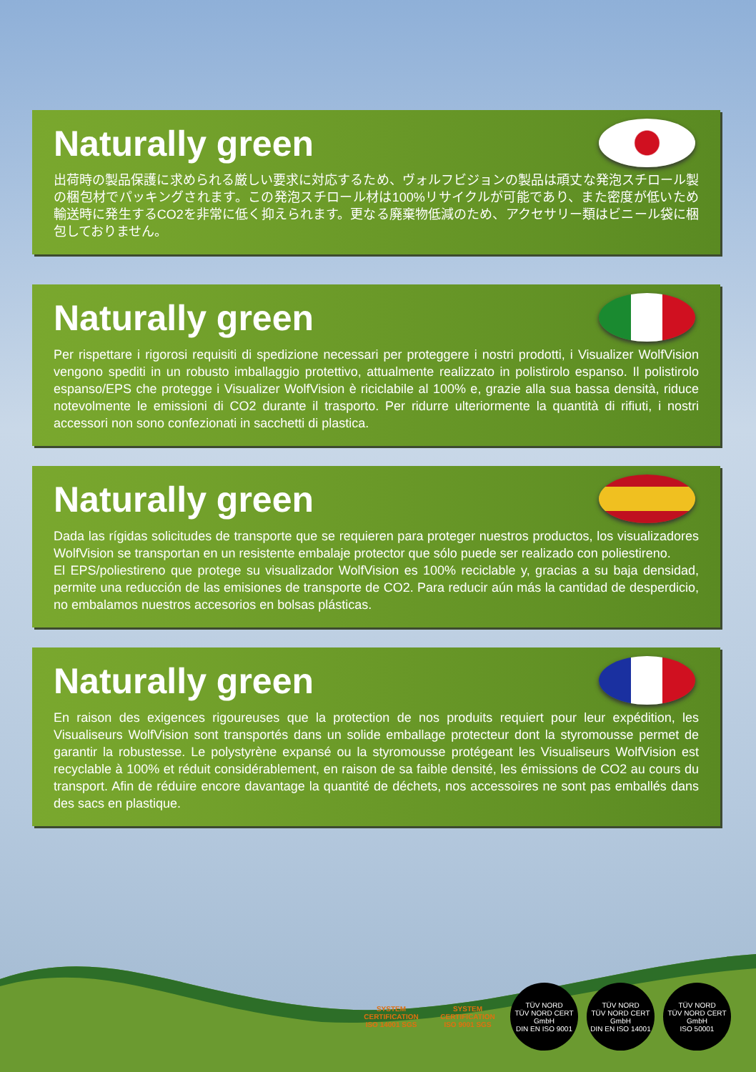Naturally green
出荷時の製品保護に求められる厳しい要求に対応するため、ヴォルフビジョンの製品は頑丈な発泡スチロール製の梱包材でパッキングされます。この発泡スチロール材は100%リサイクルが可能であり、また密度が低いため輸送時に発生するCO2を非常に低く抑えられます。更なる廃棄物低減のため、アクセサリー類はビニール袋に梱包しておりません。
Naturally green
Per rispettare i rigorosi requisiti di spedizione necessari per proteggere i nostri prodotti, i Visualizer WolfVision vengono spediti in un robusto imballaggio protettivo, attualmente realizzato in polistirolo espanso. Il polistirolo espanso/EPS che protegge i Visualizer WolfVision è riciclabile al 100% e, grazie alla sua bassa densità, riduce notevolmente le emissioni di CO2 durante il trasporto. Per ridurre ulteriormente la quantità di rifiuti, i nostri accessori non sono confezionati in sacchetti di plastica.
Naturally green
Dada las rígidas solicitudes de transporte que se requieren para proteger nuestros productos, los visualizadores WolfVision se transportan en un resistente embalaje protector que sólo puede ser realizado con poliestireno.
El EPS/poliestireno que protege su visualizador WolfVision es 100% reciclable y, gracias a su baja densidad, permite una reducción de las emisiones de transporte de CO2. Para reducir aún más la cantidad de desperdicio, no embalamos nuestros accesorios en bolsas plásticas.
Naturally green
En raison des exigences rigoureuses que la protection de nos produits requiert pour leur expédition, les Visualiseurs WolfVision sont transportés dans un solide emballage protecteur dont la styromousse permet de garantir la robustesse. Le polystyrène expansé ou la styromousse protégeant les Visualiseurs WolfVision est recyclable à 100% et réduit considérablement, en raison de sa faible densité, les émissions de CO2 au cours du transport. Afin de réduire encore davantage la quantité de déchets, nos accessoires ne sont pas emballés dans des sacs en plastique.
SYSTEM CERTIFICATION ISO 14001 SGS
SYSTEM CERTIFICATION ISO 9001 SGS
TÜV NORD
TÜV NORD CERT GmbH
DIN EN ISO 9001
TÜV NORD
TÜV NORD CERT GmbH
DIN EN ISO 14001
TÜV NORD
TÜV NORD CERT GmbH
ISO 50001